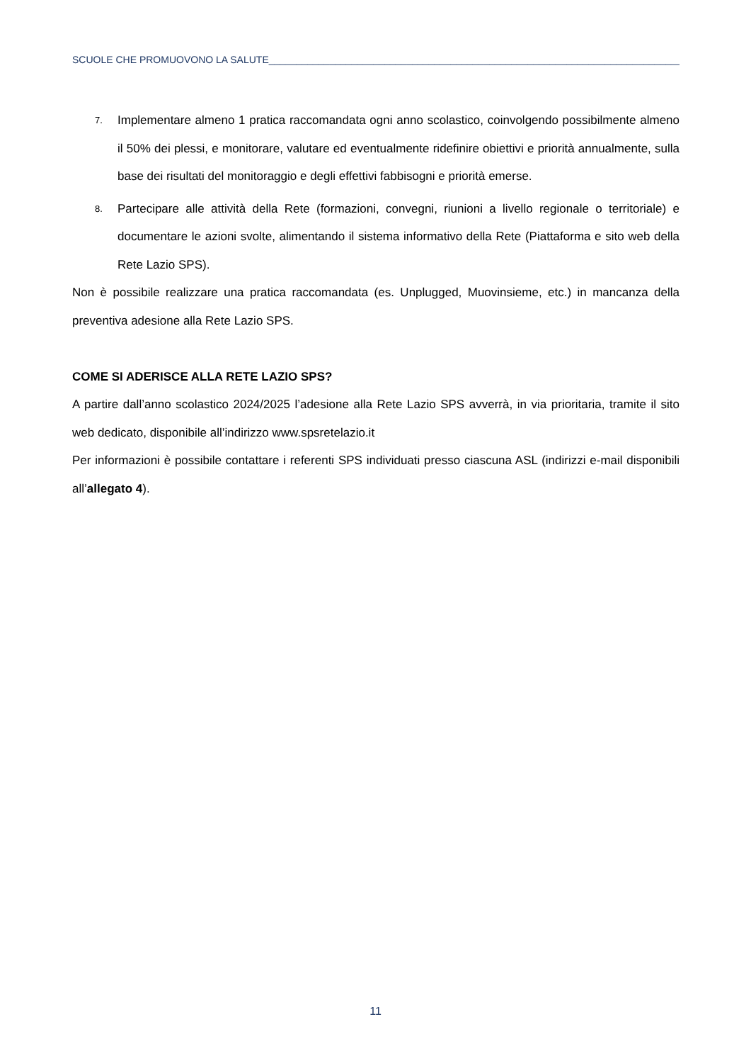SCUOLE CHE PROMUOVONO LA SALUTE_____________________________________________________________________________
7.
Implementare almeno 1 pratica raccomandata ogni anno scolastico, coinvolgendo possibilmente almeno il 50% dei plessi, e monitorare, valutare ed eventualmente ridefinire obiettivi e priorità annualmente, sulla base dei risultati del monitoraggio e degli effettivi fabbisogni e priorità emerse.
8.
Partecipare alle attività della Rete (formazioni, convegni, riunioni a livello regionale o territoriale) e documentare le azioni svolte, alimentando il sistema informativo della Rete (Piattaforma e sito web della Rete Lazio SPS).
Non è possibile realizzare una pratica raccomandata (es. Unplugged, Muovinsieme, etc.) in mancanza della preventiva adesione alla Rete Lazio SPS.
COME SI ADERISCE ALLA RETE LAZIO SPS?
A partire dall’anno scolastico 2024/2025 l’adesione alla Rete Lazio SPS avverrà, in via prioritaria, tramite il sito web dedicato, disponibile all’indirizzo www.spsretelazio.it
Per informazioni è possibile contattare i referenti SPS individuati presso ciascuna ASL (indirizzi e-mail disponibili all’allegato 4).
11